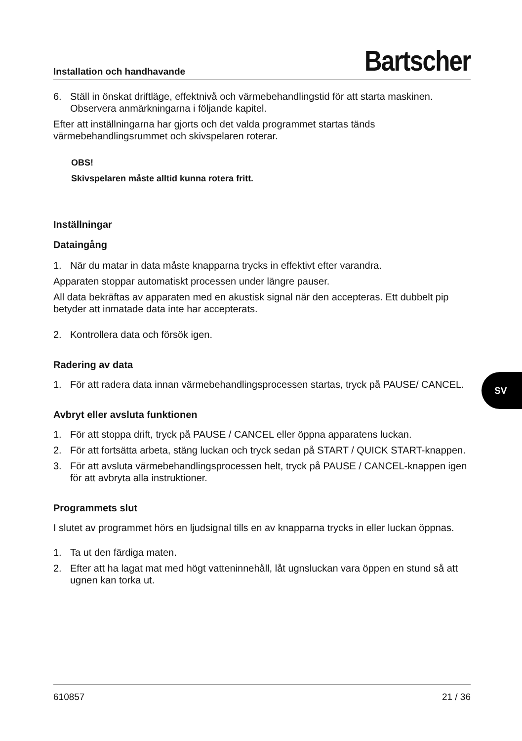Installation och handhavande Bartscher
6. Ställ in önskat driftläge, effektnivå och värmebehandlingstid för att starta maskinen. Observera anmärkningarna i följande kapitel.
Efter att inställningarna har gjorts och det valda programmet startas tänds värmebehandlingsrummet och skivspelaren roterar.
OBS!
Skivspelaren måste alltid kunna rotera fritt.
Inställningar
Dataingång
1. När du matar in data måste knapparna trycks in effektivt efter varandra.
Apparaten stoppar automatiskt processen under längre pauser.
All data bekräftas av apparaten med en akustisk signal när den accepteras. Ett dubbelt pip betyder att inmatade data inte har accepterats.
2. Kontrollera data och försök igen.
Radering av data
1. För att radera data innan värmebehandlingsprocessen startas, tryck på PAUSE/ CANCEL.
Avbryt eller avsluta funktionen
1. För att stoppa drift, tryck på PAUSE / CANCEL eller öppna apparatens luckan.
2. För att fortsätta arbeta, stäng luckan och tryck sedan på START / QUICK START-knappen.
3. För att avsluta värmebehandlingsprocessen helt, tryck på PAUSE / CANCEL-knappen igen för att avbryta alla instruktioner.
Programmets slut
I slutet av programmet hörs en ljudsignal tills en av knapparna trycks in eller luckan öppnas.
1. Ta ut den färdiga maten.
2. Efter att ha lagat mat med högt vatteninnehåll, låt ugnsluckan vara öppen en stund så att ugnen kan torka ut.
SV
610857 21 / 36